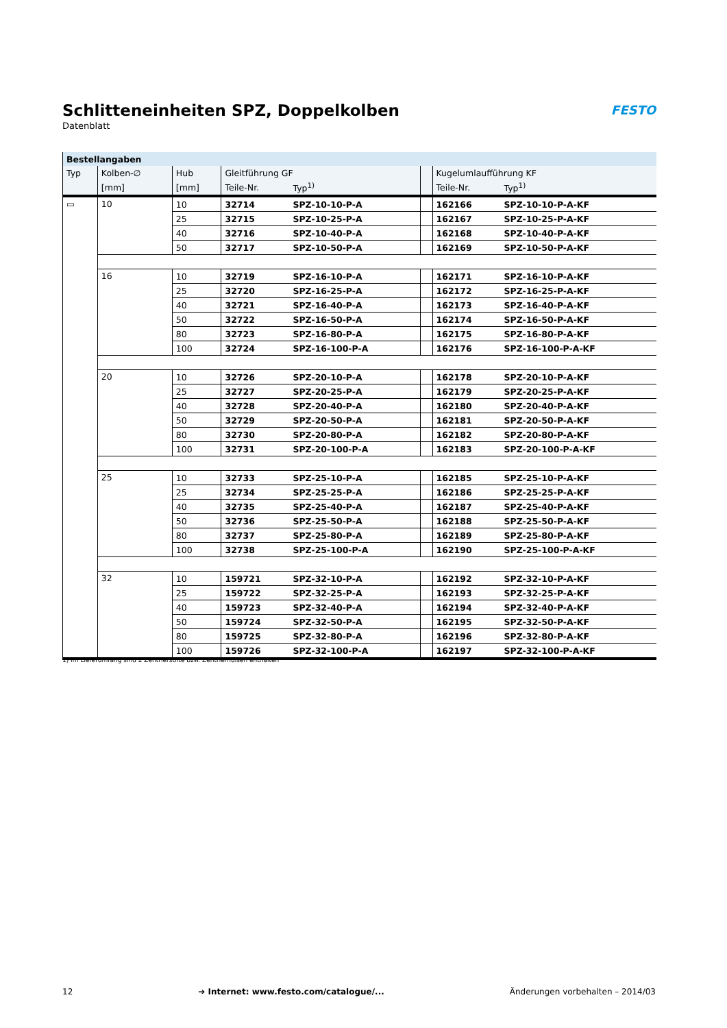Schlitteneinheiten SPZ, Doppelkolben
Datenblatt
FESTO
| Bestellangaben | | | | | | | |
| --- | --- | --- | --- | --- | --- | --- | --- |
| Typ | Kolben-∅ | Hub | Gleitführung GF | | | Kugelumlaufführung KF | |
| | [mm] | [mm] | Teile-Nr. | Typ<sup>1)</sup> | | Teile-Nr. | Typ<sup>1)</sup> |
| ▭ | 10 | 10 | 32714 | SPZ-10-10-P-A | | 162166 | SPZ-10-10-P-A-KF |
| | | 25 | 32715 | SPZ-10-25-P-A | | 162167 | SPZ-10-25-P-A-KF |
| | | 40 | 32716 | SPZ-10-40-P-A | | 162168 | SPZ-10-40-P-A-KF |
| | | 50 | 32717 | SPZ-10-50-P-A | | 162169 | SPZ-10-50-P-A-KF |
| | 16 | 10 | 32719 | SPZ-16-10-P-A | | 162171 | SPZ-16-10-P-A-KF |
| | | 25 | 32720 | SPZ-16-25-P-A | | 162172 | SPZ-16-25-P-A-KF |
| | | 40 | 32721 | SPZ-16-40-P-A | | 162173 | SPZ-16-40-P-A-KF |
| | | 50 | 32722 | SPZ-16-50-P-A | | 162174 | SPZ-16-50-P-A-KF |
| | | 80 | 32723 | SPZ-16-80-P-A | | 162175 | SPZ-16-80-P-A-KF |
| | | 100 | 32724 | SPZ-16-100-P-A | | 162176 | SPZ-16-100-P-A-KF |
| | 20 | 10 | 32726 | SPZ-20-10-P-A | | 162178 | SPZ-20-10-P-A-KF |
| | | 25 | 32727 | SPZ-20-25-P-A | | 162179 | SPZ-20-25-P-A-KF |
| | | 40 | 32728 | SPZ-20-40-P-A | | 162180 | SPZ-20-40-P-A-KF |
| | | 50 | 32729 | SPZ-20-50-P-A | | 162181 | SPZ-20-50-P-A-KF |
| | | 80 | 32730 | SPZ-20-80-P-A | | 162182 | SPZ-20-80-P-A-KF |
| | | 100 | 32731 | SPZ-20-100-P-A | | 162183 | SPZ-20-100-P-A-KF |
| | 25 | 10 | 32733 | SPZ-25-10-P-A | | 162185 | SPZ-25-10-P-A-KF |
| | | 25 | 32734 | SPZ-25-25-P-A | | 162186 | SPZ-25-25-P-A-KF |
| | | 40 | 32735 | SPZ-25-40-P-A | | 162187 | SPZ-25-40-P-A-KF |
| | | 50 | 32736 | SPZ-25-50-P-A | | 162188 | SPZ-25-50-P-A-KF |
| | | 80 | 32737 | SPZ-25-80-P-A | | 162189 | SPZ-25-80-P-A-KF |
| | | 100 | 32738 | SPZ-25-100-P-A | | 162190 | SPZ-25-100-P-A-KF |
| | 32 | 10 | 159721 | SPZ-32-10-P-A | | 162192 | SPZ-32-10-P-A-KF |
| | | 25 | 159722 | SPZ-32-25-P-A | | 162193 | SPZ-32-25-P-A-KF |
| | | 40 | 159723 | SPZ-32-40-P-A | | 162194 | SPZ-32-40-P-A-KF |
| | | 50 | 159724 | SPZ-32-50-P-A | | 162195 | SPZ-32-50-P-A-KF |
| | | 80 | 159725 | SPZ-32-80-P-A | | 162196 | SPZ-32-80-P-A-KF |
| | | 100 | 159726 | SPZ-32-100-P-A | | 162197 | SPZ-32-100-P-A-KF |
1) Im Lieferumfang sind 2 Zentrierstifte bzw. Zentrierhülsen enthalten
12 ➔ Internet: www.festo.com/catalogue/... Änderungen vorbehalten – 2014/03